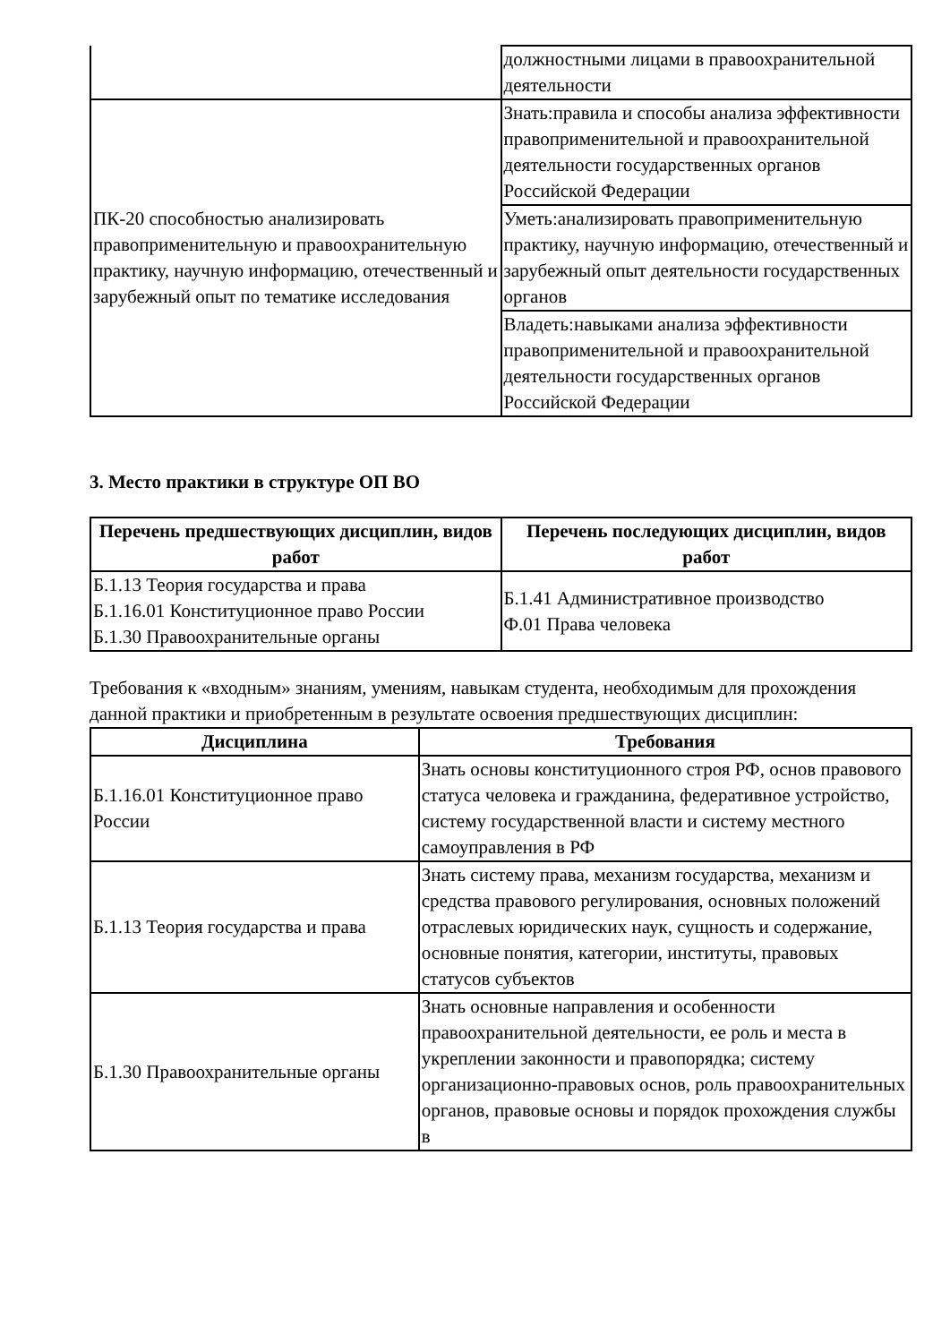| | должностными лицами в правоохранительной деятельности |
| ПК-20 способностью анализировать правоприменительную и правоохранительную практику, научную информацию, отечественный и зарубежный опыт по тематике исследования | Знать:правила и способы анализа эффективности правоприменительной и правоохранительной деятельности государственных органов Российской Федерации |
| | Уметь:анализировать правоприменительную практику, научную информацию, отечественный и зарубежный опыт деятельности государственных органов |
| | Владеть:навыками анализа эффективности правоприменительной и правоохранительной деятельности государственных органов Российской Федерации |
3. Место практики в структуре ОП ВО
| Перечень предшествующих дисциплин, видов работ | Перечень последующих дисциплин, видов работ |
| --- | --- |
| Б.1.13 Теория государства и права Б.1.16.01 Конституционное право России Б.1.30 Правоохранительные органы | Б.1.41 Административное производство Ф.01 Права человека |
Требования к «входным» знаниям, умениям, навыкам студента, необходимым для прохождения данной практики и приобретенным в результате освоения предшествующих дисциплин:
| Дисциплина | Требования |
| --- | --- |
| Б.1.16.01 Конституционное право России | Знать основы конституционного строя РФ, основ правового статуса человека и гражданина, федеративное устройство, систему государственной власти и систему местного самоуправления в РФ |
| Б.1.13 Теория государства и права | Знать систему права, механизм государства, механизм и средства правового регулирования, основных положений отраслевых юридических наук, сущность и содержание, основные понятия, категории, институты, правовых статусов субъектов |
| Б.1.30 Правоохранительные органы | Знать основные направления и особенности правоохранительной деятельности, ее роль и места в укреплении законности и правопорядка; систему организационно-правовых основ, роль правоохранительных органов, правовые основы и порядок прохождения службы в |